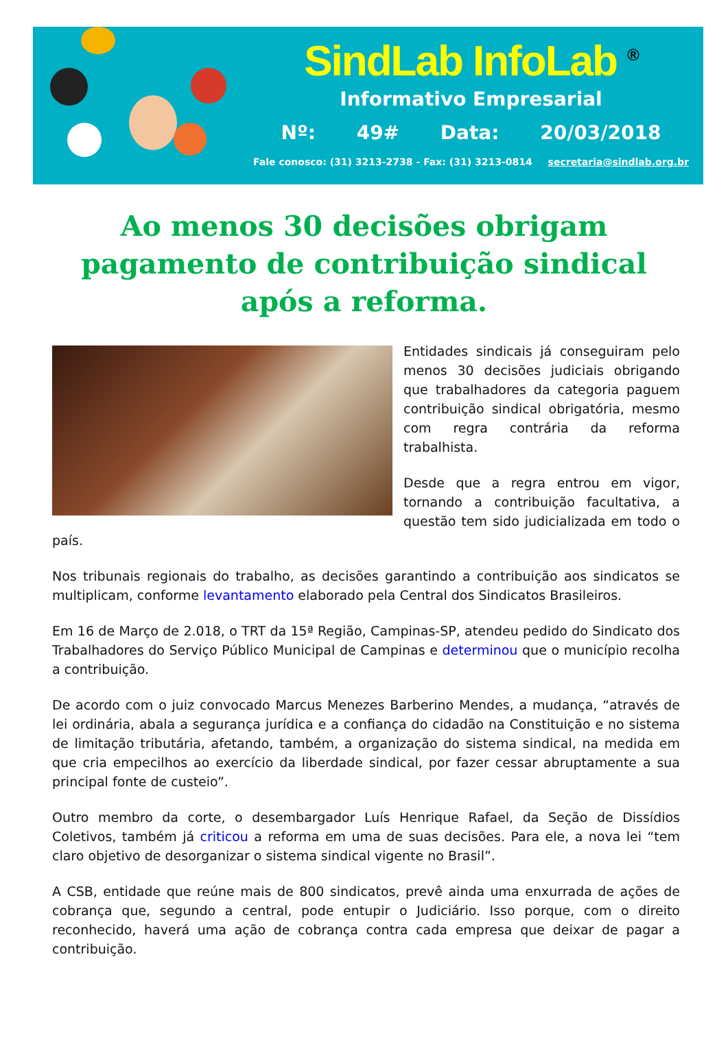SindLab InfoLab <sup>®</sup>
Informativo Empresarial
Nº: 49# Data: 20/03/2018
Fale conosco: (31) 3213-2738 - Fax: (31) 3213-0814 secretaria@sindlab.org.br
Ao menos 30 decisões obrigam pagamento de contribuição sindical após a reforma.
Entidades sindicais já conseguiram pelo menos 30 decisões judiciais obrigando que trabalhadores da categoria paguem contribuição sindical obrigatória, mesmo com regra contrária da reforma trabalhista.
Desde que a regra entrou em vigor, tornando a contribuição facultativa, a questão tem sido judicializada em todo o país.
Nos tribunais regionais do trabalho, as decisões garantindo a contribuição aos sindicatos se multiplicam, conforme levantamento elaborado pela Central dos Sindicatos Brasileiros.
Em 16 de Março de 2.018, o TRT da 15ª Região, Campinas-SP, atendeu pedido do Sindicato dos Trabalhadores do Serviço Público Municipal de Campinas e determinou que o município recolha a contribuição.
De acordo com o juiz convocado Marcus Menezes Barberino Mendes, a mudança, “através de lei ordinária, abala a segurança jurídica e a confiança do cidadão na Constituição e no sistema de limitação tributária, afetando, também, a organização do sistema sindical, na medida em que cria empecilhos ao exercício da liberdade sindical, por fazer cessar abruptamente a sua principal fonte de custeio”.
Outro membro da corte, o desembargador Luís Henrique Rafael, da Seção de Dissídios Coletivos, também já criticou a reforma em uma de suas decisões. Para ele, a nova lei “tem claro objetivo de desorganizar o sistema sindical vigente no Brasil”.
A CSB, entidade que reúne mais de 800 sindicatos, prevê ainda uma enxurrada de ações de cobrança que, segundo a central, pode entupir o Judiciário. Isso porque, com o direito reconhecido, haverá uma ação de cobrança contra cada empresa que deixar de pagar a contribuição.